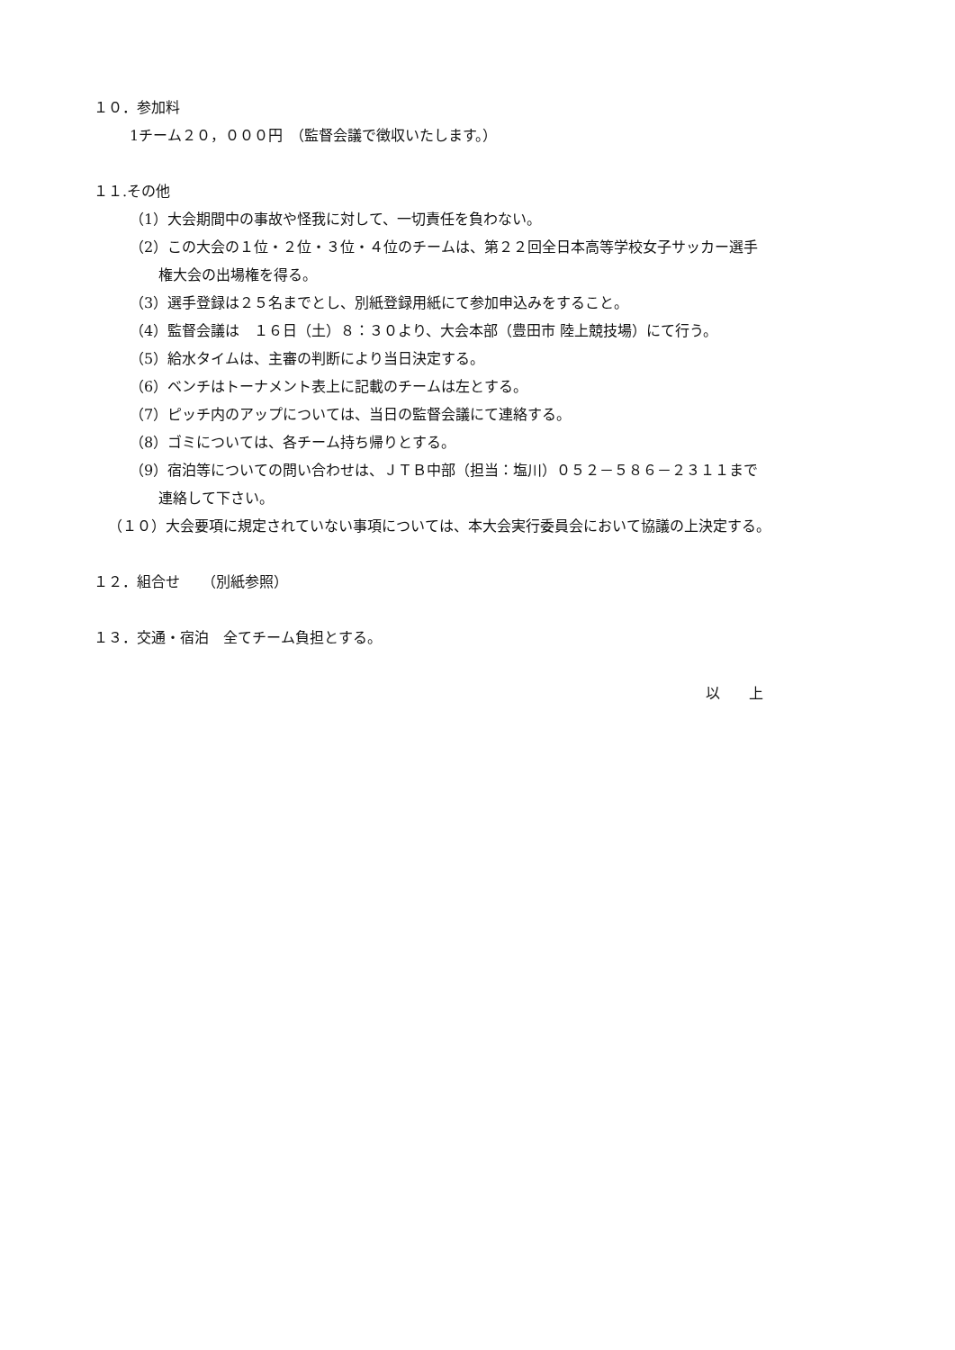１０．参加料
1チーム２０，０００円　（監督会議で徴収いたします。）
１１.その他
（1）大会期間中の事故や怪我に対して、一切責任を負わない。
（2）この大会の１位・２位・３位・４位のチームは、第２２回全日本高等学校女子サッカー選手
権大会の出場権を得る。
（3）選手登録は２５名までとし、別紙登録用紙にて参加申込みをすること。
（4）監督会議は　１６日（土）８：３０より、大会本部（豊田市 陸上競技場）にて行う。
（5）給水タイムは、主審の判断により当日決定する。
（6）ベンチはトーナメント表上に記載のチームは左とする。
（7）ピッチ内のアップについては、当日の監督会議にて連絡する。
（8）ゴミについては、各チーム持ち帰りとする。
（9）宿泊等についての問い合わせは、ＪＴＢ中部（担当：塩川）０５２－５８６－２３１１まで
連絡して下さい。
（１０）大会要項に規定されていない事項については、本大会実行委員会において協議の上決定する。
１２．組合せ　　（別紙参照）
１３．交通・宿泊　全てチーム負担とする。
以　　上